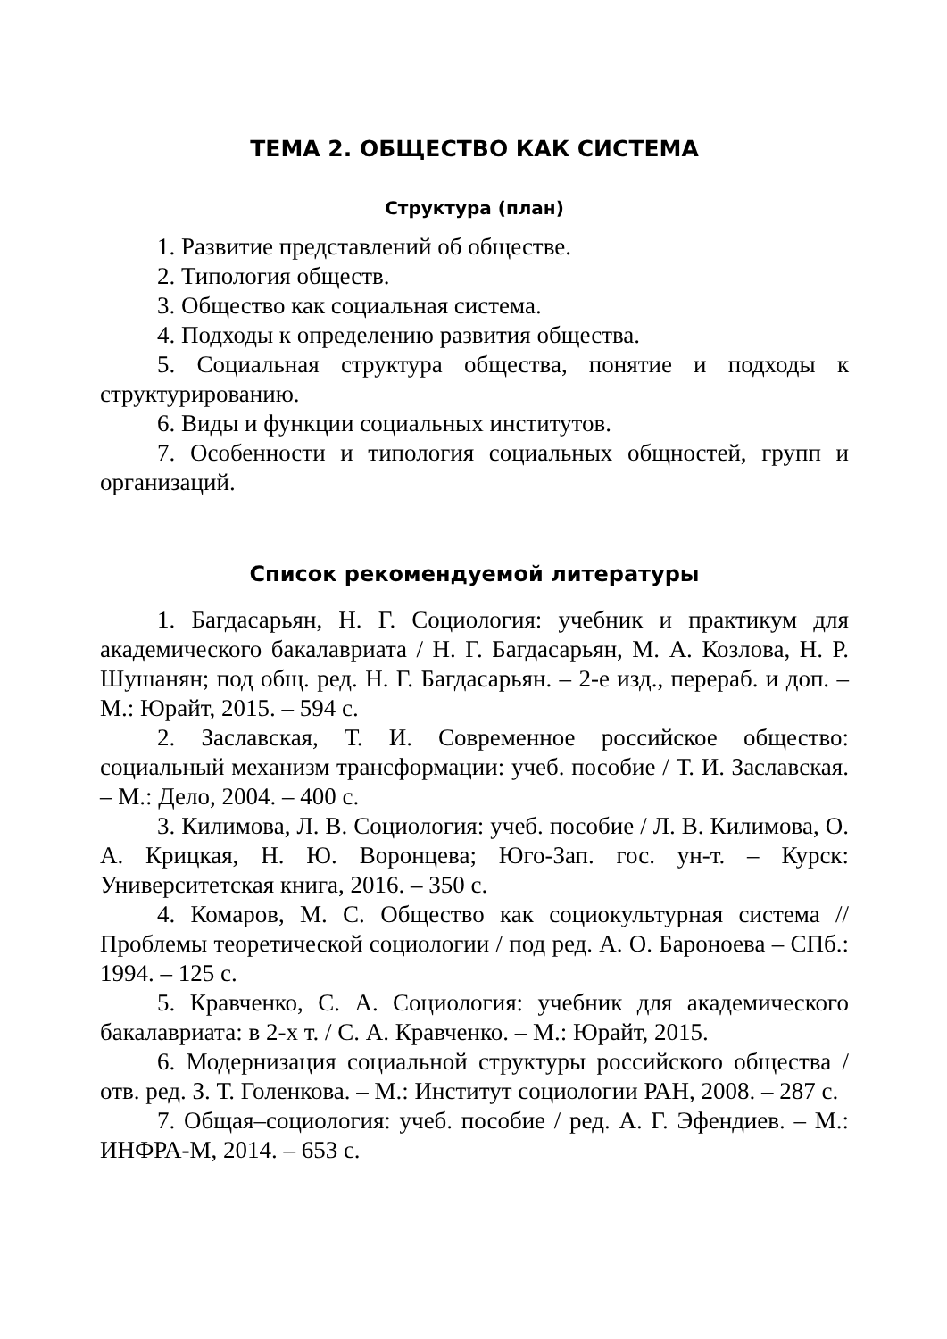ТЕМА 2. ОБЩЕСТВО КАК СИСТЕМА
Структура (план)
1. Развитие представлений об обществе.
2. Типология обществ.
3. Общество как социальная система.
4. Подходы к определению развития общества.
5. Социальная структура общества, понятие и подходы к структурированию.
6. Виды и функции социальных институтов.
7. Особенности и типология социальных общностей, групп и организаций.
Список рекомендуемой литературы
1. Багдасарьян, Н. Г. Социология: учебник и практикум для академического бакалавриата / Н. Г. Багдасарьян, М. А. Козлова, Н. Р. Шушанян; под общ. ред. Н. Г. Багдасарьян. – 2-е изд., перераб. и доп. – М.: Юрайт, 2015. – 594 с.
2. Заславская, Т. И. Современное российское общество: социальный механизм трансформации: учеб. пособие / Т. И. Заславская. – М.: Дело, 2004. – 400 с.
3. Килимова, Л. В. Социология: учеб. пособие / Л. В. Килимова, О. А. Крицкая, Н. Ю. Воронцева; Юго-Зап. гос. ун-т. – Курск: Университетская книга, 2016. – 350 с.
4. Комаров, М. С. Общество как социокультурная система // Проблемы теоретической социологии / под ред. А. О. Бароноева – СПб.: 1994. – 125 с.
5. Кравченко, С. А. Социология: учебник для академического бакалавриата: в 2-х т. / С. А. Кравченко. – М.: Юрайт, 2015.
6. Модернизация социальной структуры российского общества / отв. ред. З. Т. Голенкова. – М.: Институт социологии РАН, 2008. – 287 с.
7. Общая–социология: учеб. пособие / ред. А. Г. Эфендиев. – М.: ИНФРА-М, 2014. – 653 с.